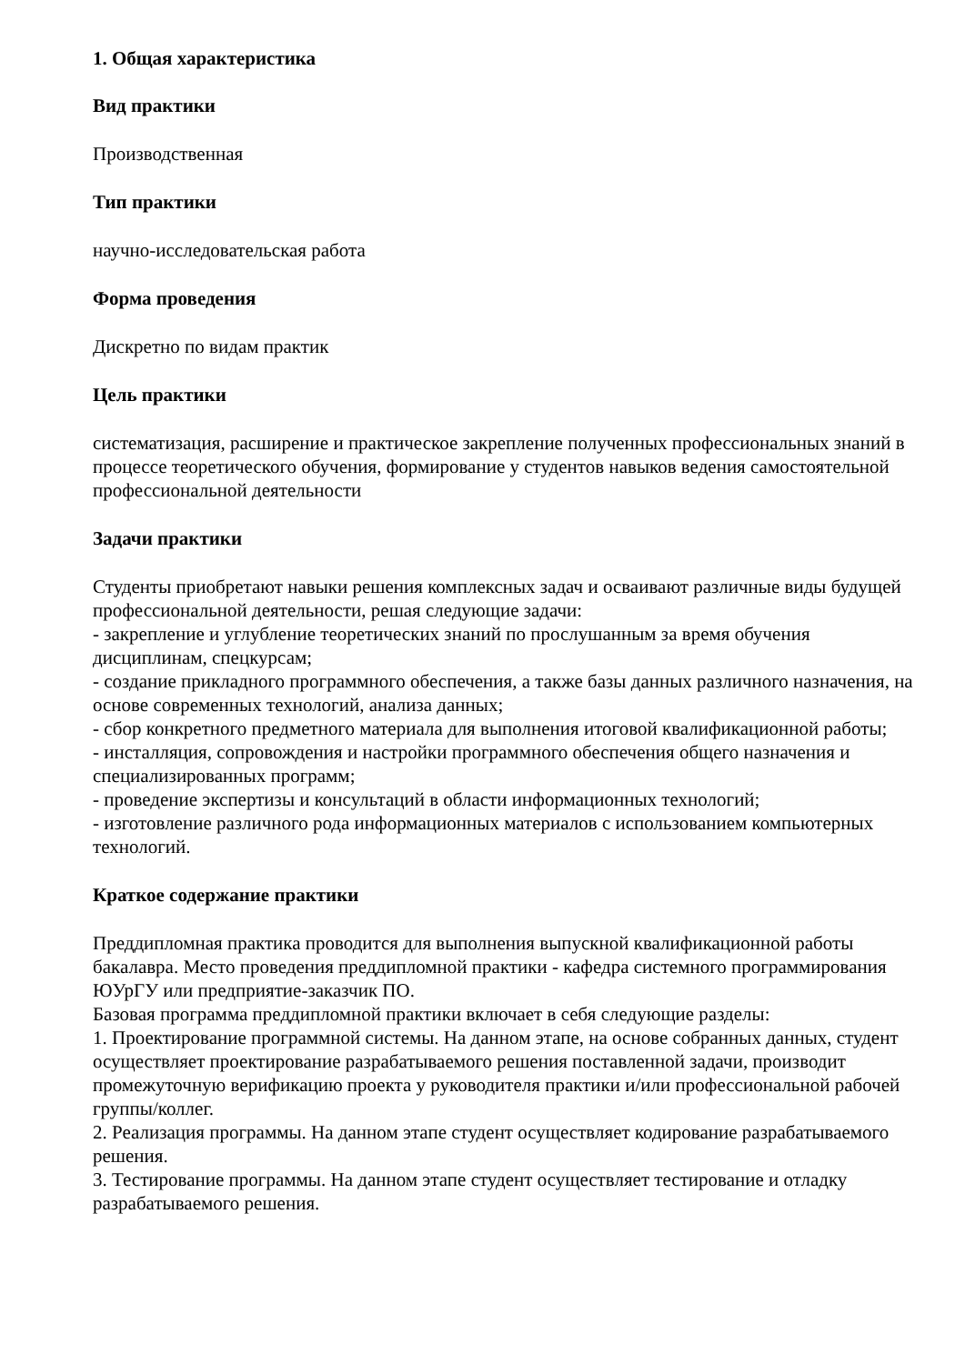1. Общая характеристика
Вид практики
Производственная
Тип практики
научно-исследовательская работа
Форма проведения
Дискретно по видам практик
Цель практики
систематизация, расширение и практическое закрепление полученных профессиональных знаний в процессе теоретического обучения, формирование у студентов навыков ведения самостоятельной профессиональной деятельности
Задачи практики
Студенты приобретают навыки решения комплексных задач и осваивают различные виды будущей профессиональной деятельности, решая следующие задачи:
- закрепление и углубление теоретических знаний по прослушанным за время обучения дисциплинам, спецкурсам;
- создание прикладного программного обеспечения, а также базы данных различного назначения, на основе современных технологий, анализа данных;
- сбор конкретного предметного материала для выполнения итоговой квалификационной работы;
- инсталляция, сопровождения и настройки программного обеспечения общего назначения и специализированных программ;
- проведение экспертизы и консультаций в области информационных технологий;
- изготовление различного рода информационных материалов с использованием компьютерных технологий.
Краткое содержание практики
Преддипломная практика проводится для выполнения выпускной квалификационной работы бакалавра. Место проведения преддипломной практики - кафедра системного программирования ЮУрГУ или предприятие-заказчик ПО.
Базовая программа преддипломной практики включает в себя следующие разделы:
1. Проектирование программной системы. На данном этапе, на основе собранных данных, студент осуществляет проектирование разрабатываемого решения поставленной задачи, производит промежуточную верификацию проекта у руководителя практики и/или профессиональной рабочей группы/коллег.
2. Реализация программы. На данном этапе студент осуществляет кодирование разрабатываемого решения.
3. Тестирование программы. На данном этапе студент осуществляет тестирование и отладку разрабатываемого решения.